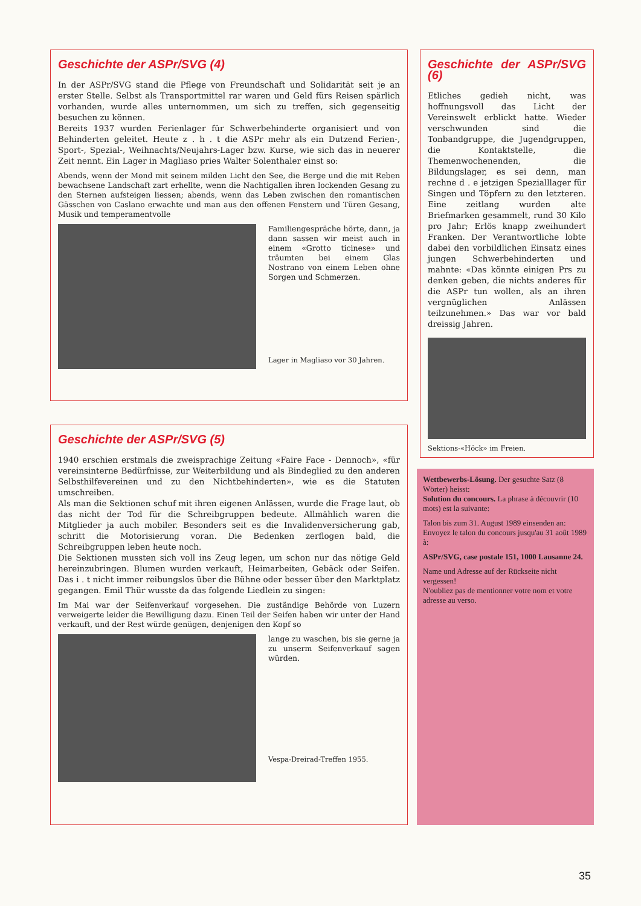Geschichte der ASPr/SVG (4)
In der ASPr/SVG stand die Pflege von Freundschaft und Solidarität seit je an erster Stelle. Selbst als Transportmittel rar waren und Geld fürs Reisen spärlich vorhanden, wurde alles unternommen, um sich zu treffen, sich gegenseitig besuchen zu können.
Bereits 1937 wurden Ferienlager für Schwerbehinderte organisiert und von Behinderten geleitet. Heute z . h . t die ASPr mehr als ein Dutzend Ferien-, Sport-, Spezial-, Weihnachts/Neujahrs-Lager bzw. Kurse, wie sich das in neuerer Zeit nennt. Ein Lager in Magliaso pries Walter Solenthaler einst so:
Abends, wenn der Mond mit seinem milden Licht den See, die Berge und die mit Reben bewachsene Landschaft zart erhellte, wenn die Nachtigallen ihren lockenden Gesang zu den Sternen aufsteigen liessen; abends, wenn das Leben zwischen den romantischen Gässchen von Caslano erwachte und man aus den offenen Fenstern und Türen Gesang, Musik und temperamentvolle
Familiengespräche hörte, dann, ja dann sassen wir meist auch in einem «Grotto ticinese» und träumten bei einem Glas Nostrano von einem Leben ohne Sorgen und Schmerzen.
Lager in Magliaso vor 30 Jahren.
Geschichte der ASPr/SVG (5)
1940 erschien erstmals die zweisprachige Zeitung «Faire Face - Dennoch», «für vereinsinterne Bedürfnisse, zur Weiterbildung und als Bindeglied zu den anderen Selbsthilfevereinen und zu den Nichtbehinderten», wie es die Statuten umschreiben.
Als man die Sektionen schuf mit ihren eigenen Anlässen, wurde die Frage laut, ob das nicht der Tod für die Schreibgruppen bedeute. Allmählich waren die Mitglieder ja auch mobiler. Besonders seit es die Invalidenversicherung gab, schritt die Motorisierung voran. Die Bedenken zerflogen bald, die Schreibgruppen leben heute noch.
Die Sektionen mussten sich voll ins Zeug legen, um schon nur das nötige Geld hereinzubringen. Blumen wurden verkauft, Heimarbeiten, Gebäck oder Seifen. Das i . t nicht immer reibungslos über die Bühne oder besser über den Marktplatz gegangen. Emil Thür wusste da das folgende Liedlein zu singen:
Im Mai war der Seifenverkauf vorgesehen. Die zuständige Behörde von Luzern verweigerte leider die Bewilligung dazu. Einen Teil der Seifen haben wir unter der Hand verkauft, und der Rest würde genügen, denjenigen den Kopf so
lange zu waschen, bis sie gerne ja zu unserm Seifenverkauf sagen würden.
Vespa-Dreirad-Treffen 1955.
Geschichte der ASPr/SVG (6)
Etliches gedieh nicht, was hoffnungsvoll das Licht der Vereinswelt erblickt hatte. Wieder verschwunden sind die Tonbandgruppe, die Jugendgruppen, die Kontaktstelle, die Themenwochenenden, die Bildungslager, es sei denn, man rechne d . e jetzigen Spezialllager für Singen und Töpfern zu den letzteren. Eine zeitlang wurden alte Briefmarken gesammelt, rund 30 Kilo pro Jahr; Erlös knapp zweihundert Franken. Der Verantwortliche lobte dabei den vorbildlichen Einsatz eines jungen Schwerbehinderten und mahnte: «Das könnte einigen Prs zu denken geben, die nichts anderes für die ASPr tun wollen, als an ihren vergnüglichen Anlässen teilzunehmen.» Das war vor bald dreissig Jahren.
Sektions-«Höck» im Freien.
Wettbewerbs-Lösung. Der gesuchte Satz (8 Wörter) heisst:
Solution du concours. La phrase à découvrir (10 mots) est la suivante:
Talon bis zum 31. August 1989 einsenden an:
Envoyez le talon du concours jusqu'au 31 août 1989 à:
ASPr/SVG, case postale 151, 1000 Lausanne 24.
Name und Adresse auf der Rückseite nicht vergessen!
N'oubliez pas de mentionner votre nom et votre adresse au verso.
35